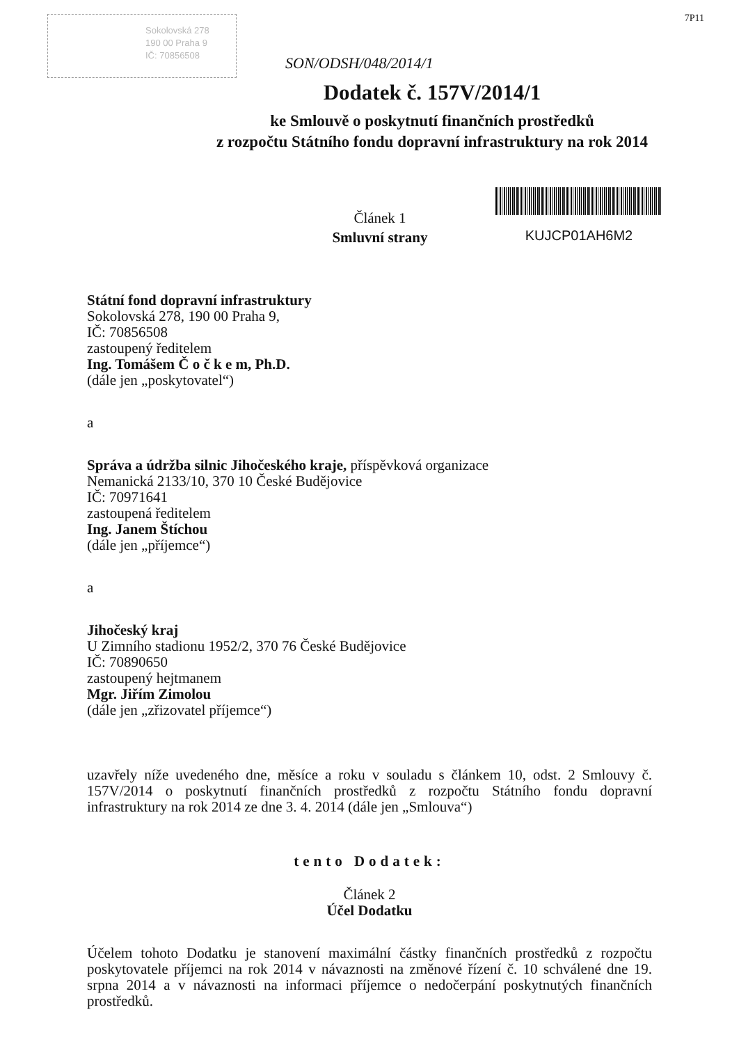Sokolovská 278
190 00 Praha 9
IČ: 70856508
SON/ODSH/048/2014/1
7P11
Dodatek č. 157V/2014/1
ke Smlouvě o poskytnutí finančních prostředků
z rozpočtu Státního fondu dopravní infrastruktury na rok 2014
Článek 1
Smluvní strany
KUJCP01AH6M2
Státní fond dopravní infrastruktury
Sokolovská 278, 190 00 Praha 9,
IČ: 70856508
zastoupený ředitelem
Ing. Tomášem Č o č k e m, Ph.D.
(dále jen „poskytovatel“)
a
Správa a údržba silnic Jihočeského kraje, příspěvková organizace
Nemanická 2133/10, 370 10 České Budějovice
IČ: 70971641
zastoupená ředitelem
Ing. Janem Štíchou
(dále jen „příjemce“)
a
Jihočeský kraj
U Zimního stadionu 1952/2, 370 76 České Budějovice
IČ: 70890650
zastoupený hejtmanem
Mgr. Jiřím Zimolou
(dále jen „zřizovatel příjemce“)
uzavřely níže uvedeného dne, měsíce a roku v souladu s článkem 10, odst. 2 Smlouvy č. 157V/2014 o poskytnutí finančních prostředků z rozpočtu Státního fondu dopravní infrastruktury na rok 2014 ze dne 3. 4. 2014 (dále jen „Smlouva“)
tento Dodatek:
Článek 2
Účel Dodatku
Účelem tohoto Dodatku je stanovení maximální částky finančních prostředků z rozpočtu poskytovatele příjemci na rok 2014 v návaznosti na změnové řízení č. 10 schválené dne 19. srpna 2014 a v návaznosti na informaci příjemce o nedočerpání poskytnutých finančních prostředků.